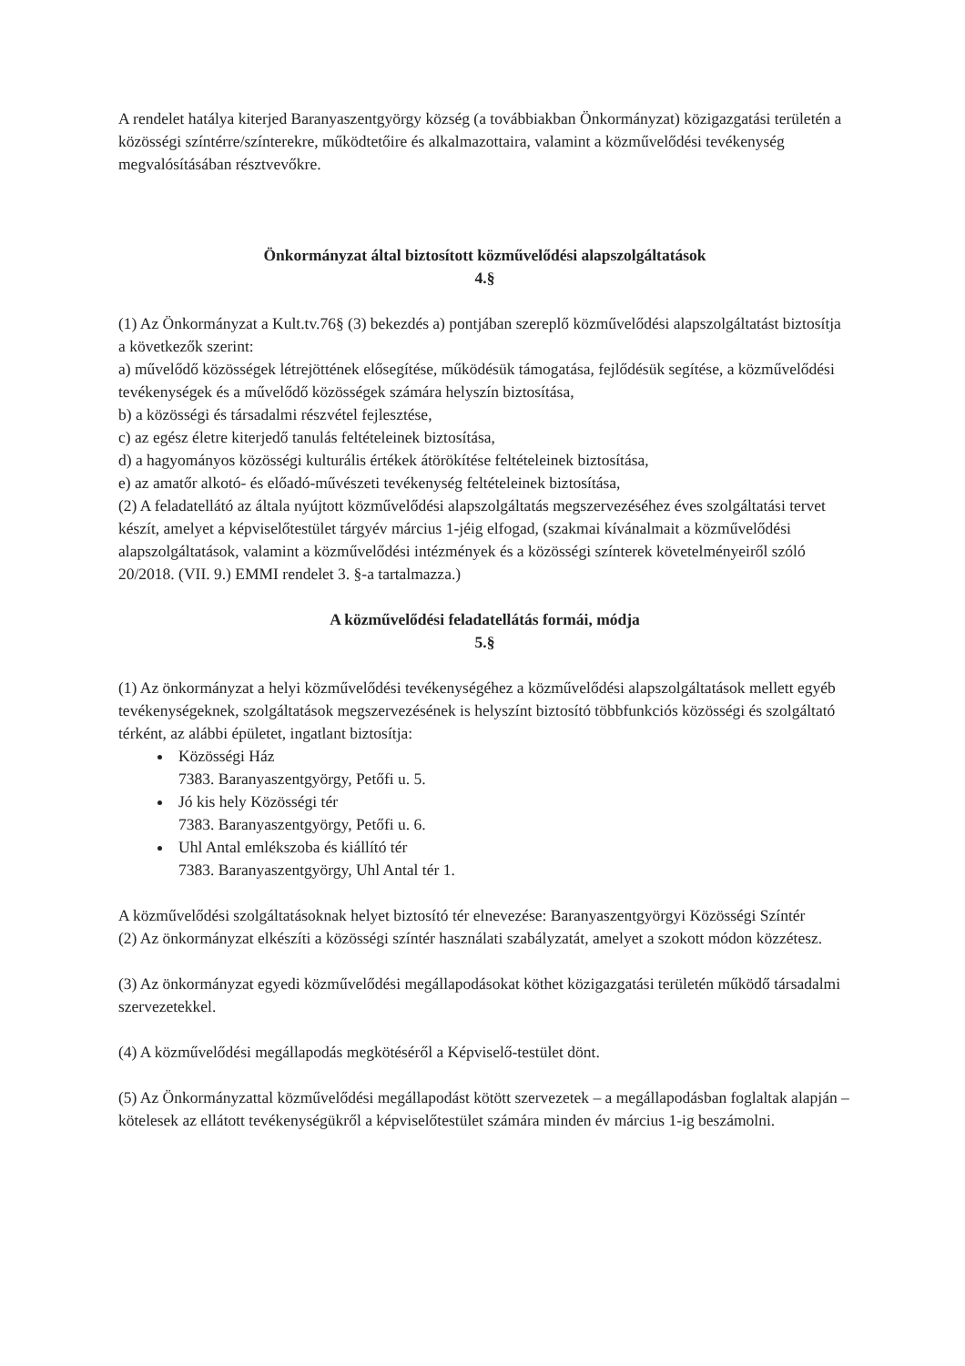A rendelet hatálya kiterjed Baranyaszentgyörgy község (a továbbiakban Önkormányzat) közigazgatási területén a közösségi színtérre/színterekre, működtetőire és alkalmazottaira, valamint a közművelődési tevékenység megvalósításában résztvevőkre.
Önkormányzat által biztosított közművelődési alapszolgáltatások
4.§
(1) Az Önkormányzat a Kult.tv.76§ (3) bekezdés a) pontjában szereplő közművelődési alapszolgáltatást biztosítja a következők szerint:
a) művelődő közösségek létrejöttének elősegítése, működésük támogatása, fejlődésük segítése, a közművelődési tevékenységek és a művelődő közösségek számára helyszín biztosítása,
b) a közösségi és társadalmi részvétel fejlesztése,
c) az egész életre kiterjedő tanulás feltételeinek biztosítása,
d) a hagyományos közösségi kulturális értékek átörökítése feltételeinek biztosítása,
e) az amatőr alkotó- és előadó-művészeti tevékenység feltételeinek biztosítása,
(2) A feladatellátó az általa nyújtott közművelődési alapszolgáltatás megszervezéséhez éves szolgáltatási tervet készít, amelyet a képviselőtestület tárgyév március 1-jéig elfogad, (szakmai kívánalmait a közművelődési alapszolgáltatások, valamint a közművelődési intézmények és a közösségi színterek követelményeiről szóló 20/2018. (VII. 9.) EMMI rendelet 3. §-a tartalmazza.)
A közművelődési feladatellátás formái, módja
5.§
(1) Az önkormányzat a helyi közművelődési tevékenységéhez a közművelődési alapszolgáltatások mellett egyéb tevékenységeknek, szolgáltatások megszervezésének is helyszínt biztosító többfunkciós közösségi és szolgáltató térként, az alábbi épületet, ingatlant biztosítja:
Közösségi Ház
7383. Baranyaszentgyörgy, Petőfi u. 5.
Jó kis hely Közösségi tér
7383. Baranyaszentgyörgy, Petőfi u. 6.
Uhl Antal emlékszoba és kiállító tér
7383. Baranyaszentgyörgy, Uhl Antal tér 1.
A közművelődési szolgáltatásoknak helyet biztosító tér elnevezése: Baranyaszentgyörgyi Közösségi Színtér
(2) Az önkormányzat elkészíti a közösségi színtér használati szabályzatát, amelyet a szokott módon közzétesz.
(3) Az önkormányzat egyedi közművelődési megállapodásokat köthet közigazgatási területén működő társadalmi szervezetekkel.
(4) A közművelődési megállapodás megkötéséről a Képviselő-testület dönt.
(5) Az Önkormányzattal közművelődési megállapodást kötött szervezetek – a megállapodásban foglaltak alapján – kötelesek az ellátott tevékenységükről a képviselőtestület számára minden év március 1-ig beszámolni.